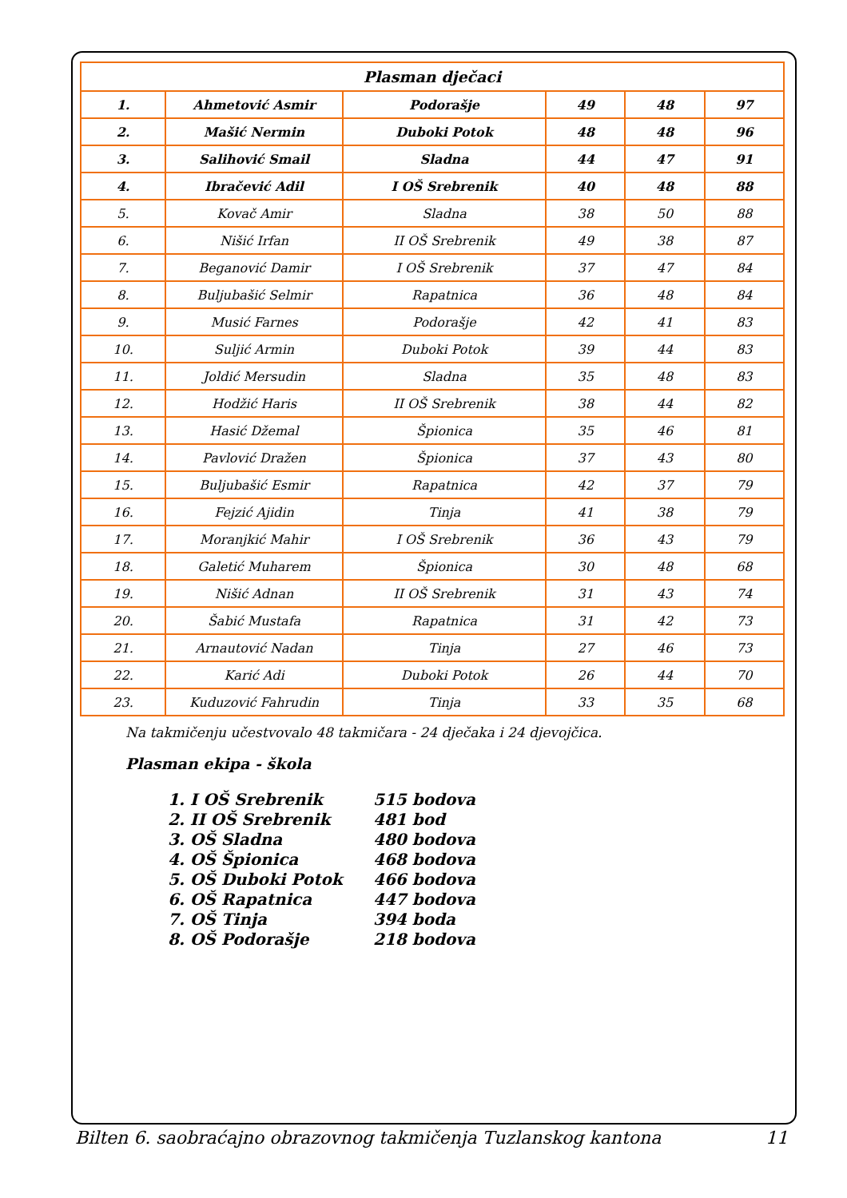| Plasman dječaci | | | | | |
| --- | --- | --- | --- | --- | --- |
| 1. | Ahmetović Asmir | Podorašje | 49 | 48 | 97 |
| 2. | Mašić Nermin | Duboki Potok | 48 | 48 | 96 |
| 3. | Salihović Smail | Sladna | 44 | 47 | 91 |
| 4. | Ibračević Adil | I OŠ Srebrenik | 40 | 48 | 88 |
| 5. | Kovač Amir | Sladna | 38 | 50 | 88 |
| 6. | Nišić Irfan | II OŠ Srebrenik | 49 | 38 | 87 |
| 7. | Beganović Damir | I OŠ Srebrenik | 37 | 47 | 84 |
| 8. | Buljubašić Selmir | Rapatnica | 36 | 48 | 84 |
| 9. | Musić Farnes | Podorašje | 42 | 41 | 83 |
| 10. | Suljić Armin | Duboki Potok | 39 | 44 | 83 |
| 11. | Joldić Mersudin | Sladna | 35 | 48 | 83 |
| 12. | Hodžić Haris | II OŠ Srebrenik | 38 | 44 | 82 |
| 13. | Hasić Džemal | Špionica | 35 | 46 | 81 |
| 14. | Pavlović Dražen | Špionica | 37 | 43 | 80 |
| 15. | Buljubašić Esmir | Rapatnica | 42 | 37 | 79 |
| 16. | Fejzić Ajidin | Tinja | 41 | 38 | 79 |
| 17. | Moranjkić Mahir | I OŠ Srebrenik | 36 | 43 | 79 |
| 18. | Galetić Muharem | Špionica | 30 | 48 | 68 |
| 19. | Nišić Adnan | II OŠ Srebrenik | 31 | 43 | 74 |
| 20. | Šabić Mustafa | Rapatnica | 31 | 42 | 73 |
| 21. | Arnautović Nadan | Tinja | 27 | 46 | 73 |
| 22. | Karić Adi | Duboki Potok | 26 | 44 | 70 |
| 23. | Kuduzović Fahrudin | Tinja | 33 | 35 | 68 |
Na takmičenju učestvovalo 48 takmičara - 24 dječaka i 24 djevojčica.
Plasman ekipa - škola
1. I OŠ Srebrenik 515 bodova
2. II OŠ Srebrenik 481 bod
3. OŠ Sladna 480 bodova
4. OŠ Špionica 468 bodova
5. OŠ Duboki Potok 466 bodova
6. OŠ Rapatnica 447 bodova
7. OŠ Tinja 394 boda
8. OŠ Podorašje 218 bodova
Bilten 6. saobraćajno obrazovnog takmičenja Tuzlanskog kantona 11